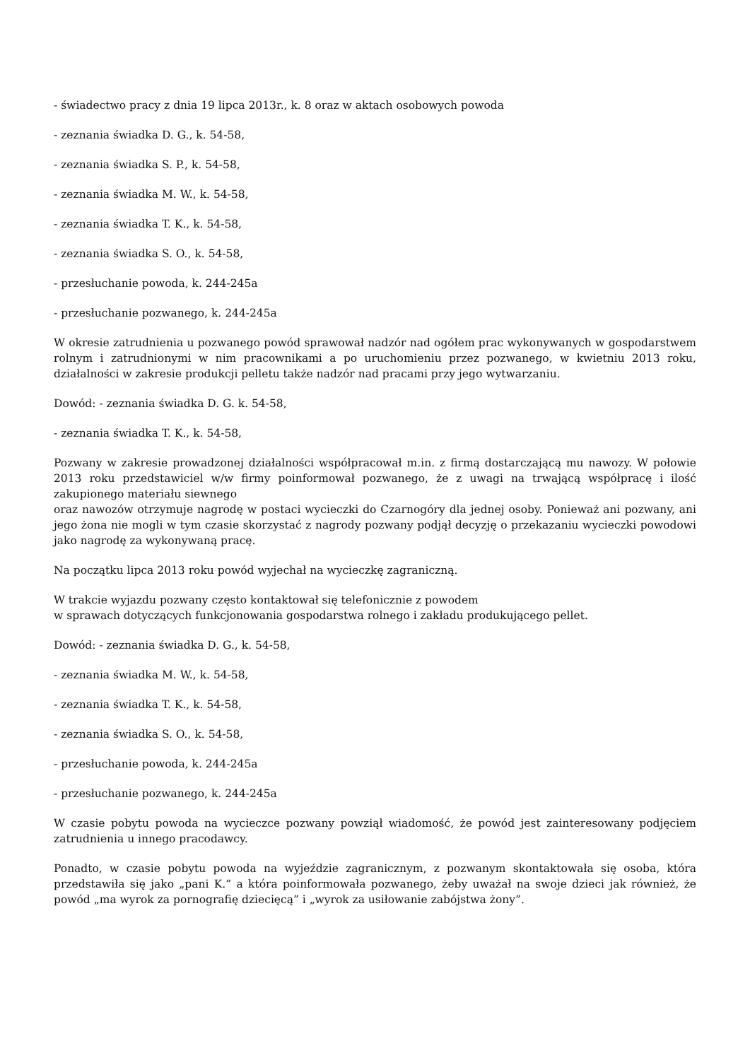- świadectwo pracy z dnia 19 lipca 2013r., k. 8 oraz w aktach osobowych powoda
- zeznania świadka D. G., k. 54-58,
- zeznania świadka S. P., k. 54-58,
- zeznania świadka M. W., k. 54-58,
- zeznania świadka T. K., k. 54-58,
- zeznania świadka S. O., k. 54-58,
- przesłuchanie powoda, k. 244-245a
- przesłuchanie pozwanego, k. 244-245a
W okresie zatrudnienia u pozwanego powód sprawował nadzór nad ogółem prac wykonywanych w gospodarstwem rolnym i zatrudnionymi w nim pracownikami a po uruchomieniu przez pozwanego, w kwietniu 2013 roku, działalności w zakresie produkcji pelletu także nadzór nad pracami przy jego wytwarzaniu.
Dowód: - zeznania świadka D. G. k. 54-58,
- zeznania świadka T. K., k. 54-58,
Pozwany w zakresie prowadzonej działalności współpracował m.in. z firmą dostarczającą mu nawozy. W połowie 2013 roku przedstawiciel w/w firmy poinformował pozwanego, że z uwagi na trwającą współpracę i ilość zakupionego materiału siewnego
oraz nawozów otrzymuje nagrodę w postaci wycieczki do Czarnogóry dla jednej osoby. Ponieważ ani pozwany, ani jego żona nie mogli w tym czasie skorzystać z nagrody pozwany podjął decyzję o przekazaniu wycieczki powodowi jako nagrodę za wykonywaną pracę.
Na początku lipca 2013 roku powód wyjechał na wycieczkę zagraniczną.
W trakcie wyjazdu pozwany często kontaktował się telefonicznie z powodem
w sprawach dotyczących funkcjonowania gospodarstwa rolnego i zakładu produkującego pellet.
Dowód: - zeznania świadka D. G., k. 54-58,
- zeznania świadka M. W., k. 54-58,
- zeznania świadka T. K., k. 54-58,
- zeznania świadka S. O., k. 54-58,
- przesłuchanie powoda, k. 244-245a
- przesłuchanie pozwanego, k. 244-245a
W czasie pobytu powoda na wycieczce pozwany powziął wiadomość, że powód jest zainteresowany podjęciem zatrudnienia u innego pracodawcy.
Ponadto, w czasie pobytu powoda na wyjeździe zagranicznym, z pozwanym skontaktowała się osoba, która przedstawiła się jako „pani K.” a która poinformowała pozwanego, żeby uważał na swoje dzieci jak również, że powód „ma wyrok za pornografię dziecięcą” i „wyrok za usiłowanie zabójstwa żony”.